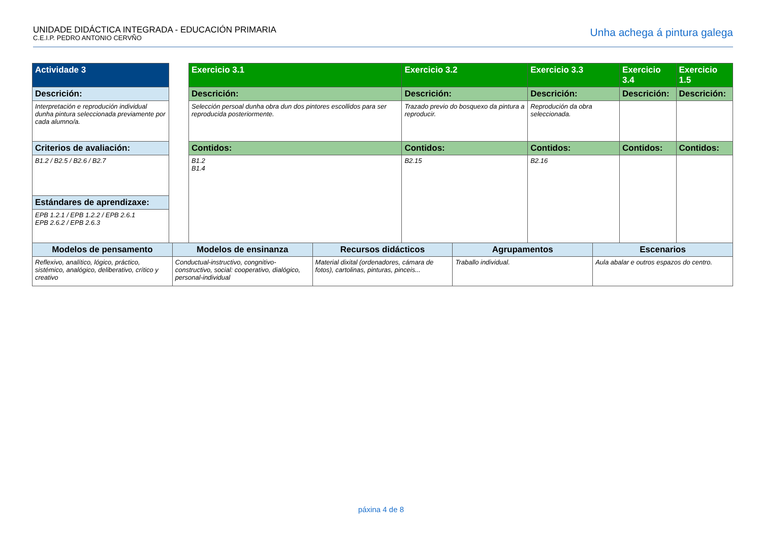UNIDADE DIDÁCTICA INTEGRADA - EDUCACIÓN PRIMARIA
C.E.I.P. PEDRO ANTONIO CERVÑO
Unha achega á pintura galega
| Actividade 3 | | Exercicio 3.1 | Exercicio 3.2 | Exercicio 3.3 | Exercicio 3.4 | Exercicio 1.5 |
| Descrición: | | Descrición: | Descrición: | Descrición: | Descrición: | Descrición: |
| Interpretación e reprodución individual dunha pintura seleccionada previamente por cada alumno/a. | | Selección persoal dunha obra dun dos pintores escollidos para ser reproducida posteriormente. | Trazado previo do bosquexo da pintura a reproducir. | Reprodución da obra seleccionada. | | |
| Criterios de avaliación: | | Contidos: | Contidos: | Contidos: | Contidos: | Contidos: |
| B1.2 / B2.5 / B2.6 / B2.7 | | B1.2 B1.4 | B2.15 | B2.16 | | |
| Estándares de aprendizaxe: | | | | | | |
| EPB 1.2.1 / EPB 1.2.2 / EPB 2.6.1 EPB 2.6.2 / EPB 2.6.3 | | | | | | |
| Modelos de pensamento | Modelos de ensinanza | Recursos didácticos | Agrupamentos | Escenarios |
| Reflexivo, analítico, lógico, práctico, sistémico, analógico, deliberativo, crítico y creativo | Conductual-instructivo, congnitivo-constructivo, social: cooperativo, dialógico, personal-individual | Material dixital (ordenadores, cámara de fotos), cartolinas, pinturas, pinceis... | Traballo individual. | Aula abalar e outros espazos do centro. |
páxina 4 de 8